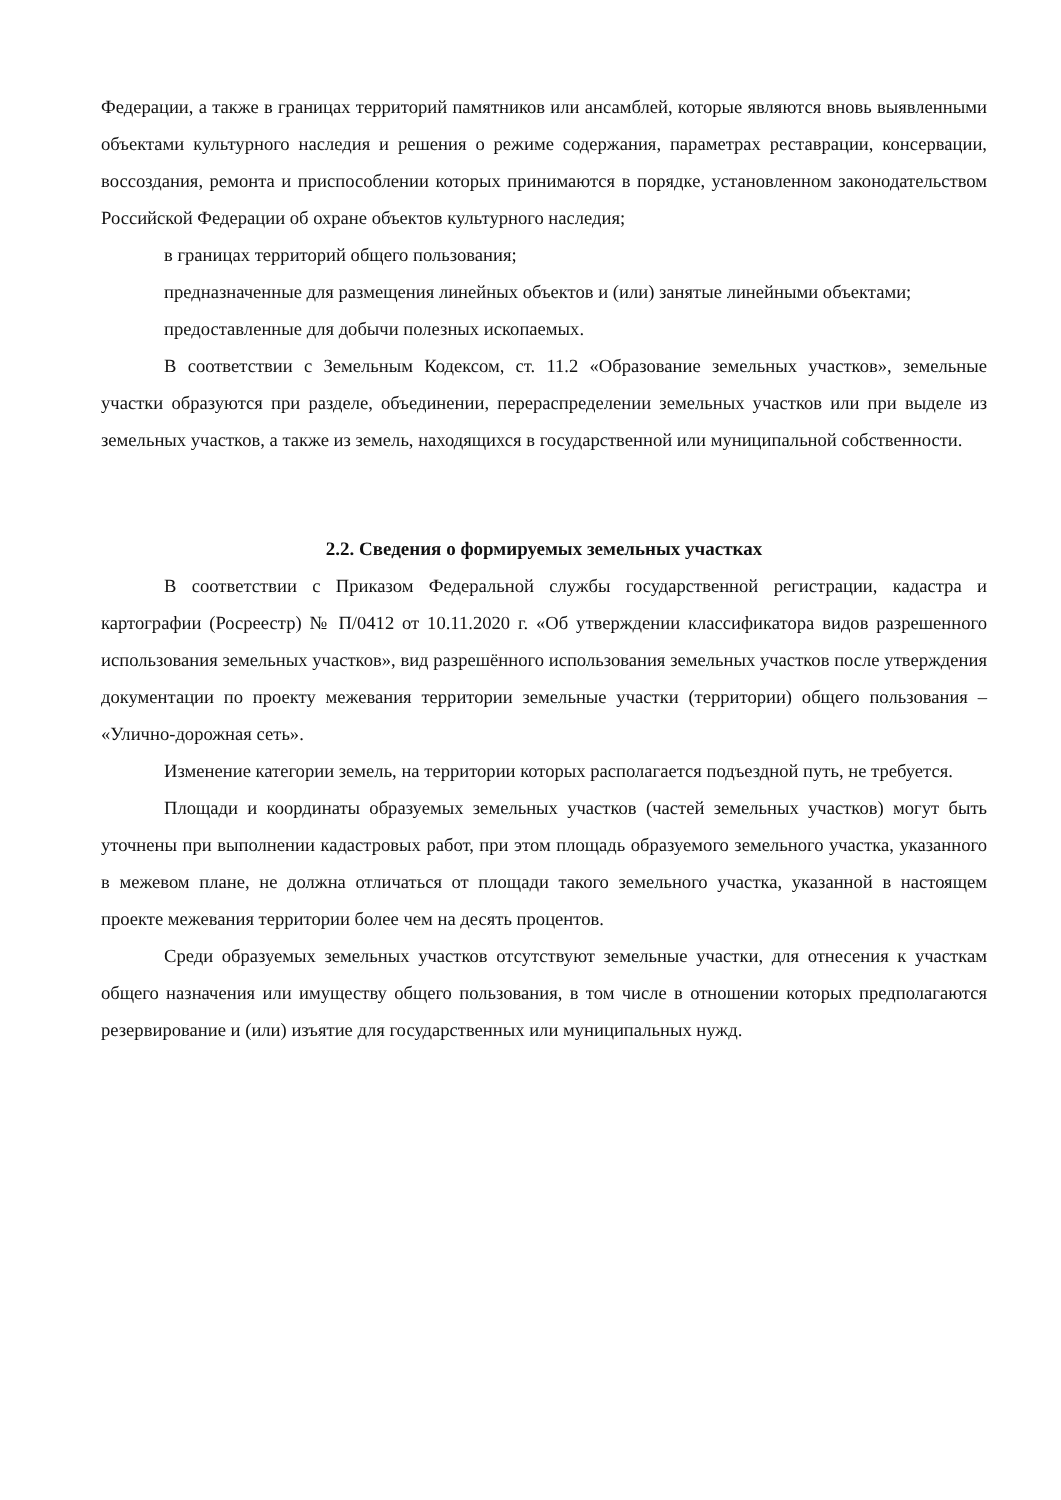Федерации, а также в границах территорий памятников или ансамблей, которые являются вновь выявленными объектами культурного наследия и решения о режиме содержания, параметрах реставрации, консервации, воссоздания, ремонта и приспособлении которых принимаются в порядке, установленном законодательством Российской Федерации об охране объектов культурного наследия;
в границах территорий общего пользования;
предназначенные для размещения линейных объектов и (или) занятые линейными объектами;
предоставленные для добычи полезных ископаемых.
В соответствии с Земельным Кодексом, ст. 11.2 «Образование земельных участков», земельные участки образуются при разделе, объединении, перераспределении земельных участков или при выделе из земельных участков, а также из земель, находящихся в государственной или муниципальной собственности.
2.2. Сведения о формируемых земельных участках
В соответствии с Приказом Федеральной службы государственной регистрации, кадастра и картографии (Росреестр) № П/0412 от 10.11.2020 г. «Об утверждении классификатора видов разрешенного использования земельных участков», вид разрешённого использования земельных участков после утверждения документации по проекту межевания территории земельные участки (территории) общего пользования – «Улично-дорожная сеть».
Изменение категории земель, на территории которых располагается подъездной путь, не требуется.
Площади и координаты образуемых земельных участков (частей земельных участков) могут быть уточнены при выполнении кадастровых работ, при этом площадь образуемого земельного участка, указанного в межевом плане, не должна отличаться от площади такого земельного участка, указанной в настоящем проекте межевания территории более чем на десять процентов.
Среди образуемых земельных участков отсутствуют земельные участки, для отнесения к участкам общего назначения или имуществу общего пользования, в том числе в отношении которых предполагаются резервирование и (или) изъятие для государственных или муниципальных нужд.